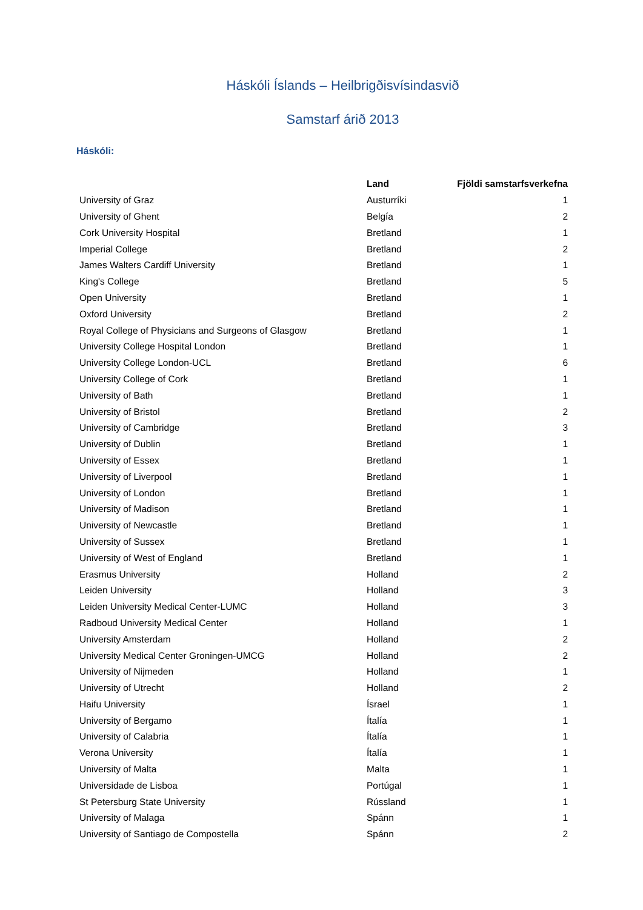Háskóli Íslands – Heilbrigðisvísindasvið
Samstarf árið 2013
Háskóli:
| | Land | Fjöldi samstarfsverkefna |
| --- | --- | --- |
| University of Graz | Austurríki | 1 |
| University of Ghent | Belgía | 2 |
| Cork University Hospital | Bretland | 1 |
| Imperial College | Bretland | 2 |
| James Walters Cardiff University | Bretland | 1 |
| King's College | Bretland | 5 |
| Open University | Bretland | 1 |
| Oxford University | Bretland | 2 |
| Royal College of Physicians and Surgeons of Glasgow | Bretland | 1 |
| University College Hospital London | Bretland | 1 |
| University College London-UCL | Bretland | 6 |
| University College of Cork | Bretland | 1 |
| University of Bath | Bretland | 1 |
| University of Bristol | Bretland | 2 |
| University of Cambridge | Bretland | 3 |
| University of Dublin | Bretland | 1 |
| University of Essex | Bretland | 1 |
| University of Liverpool | Bretland | 1 |
| University of London | Bretland | 1 |
| University of Madison | Bretland | 1 |
| University of Newcastle | Bretland | 1 |
| University of Sussex | Bretland | 1 |
| University of West of England | Bretland | 1 |
| Erasmus University | Holland | 2 |
| Leiden University | Holland | 3 |
| Leiden University Medical Center-LUMC | Holland | 3 |
| Radboud University Medical Center | Holland | 1 |
| University Amsterdam | Holland | 2 |
| University Medical Center Groningen-UMCG | Holland | 2 |
| University of Nijmeden | Holland | 1 |
| University of Utrecht | Holland | 2 |
| Haifu University | Ísrael | 1 |
| University of Bergamo | Ítalía | 1 |
| University of Calabria | Ítalía | 1 |
| Verona University | Ítalía | 1 |
| University of Malta | Malta | 1 |
| Universidade de Lisboa | Portúgal | 1 |
| St Petersburg State University | Rússland | 1 |
| University of Malaga | Spánn | 1 |
| University of Santiago de Compostella | Spánn | 2 |